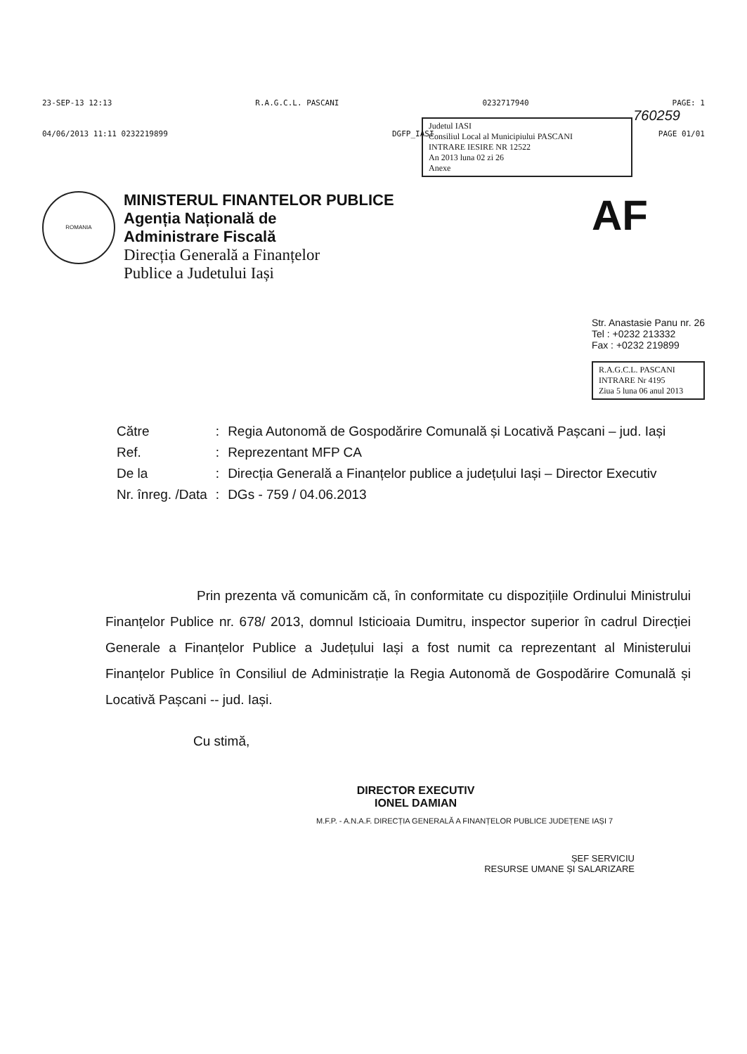23-SEP-13 12:13 R.A.G.C.L. PASCANI 0232717940 PAGE: 1
760259
04/06/2013 11:11 0232219899 DGFP_IASI PAGE 01/01
Judetul IASI
Consiliul Local al Municipiului PASCANI
INTRARE IESIRE NR 12522
An 2013 luna 02 zi 26
Anexe
ROMANIA
MINISTERUL FINANTELOR PUBLICE
Agenția Națională de
Administrare Fiscală
Direcția Generală a Finanțelor
Publice a Judetului Iași
AF
Str. Anastasie Panu nr. 26
Tel : +0232 213332
Fax : +0232 219899
R.A.G.C.L. PASCANI
INTRARE Nr 4195
Ziua 5 luna 06 anul 2013
| Către | : | Regia Autonomă de Gospodărire Comunală și Locativă Pașcani – jud. Iași |
| Ref. | : | Reprezentant MFP CA |
| De la | : | Direcția Generală a Finanțelor publice a județului Iași – Director Executiv |
| Nr. înreg. /Data | : | DGs - 759 / 04.06.2013 |
Prin prezenta vă comunicăm că, în conformitate cu dispozițiile Ordinului Ministrului Finanțelor Publice nr. 678/ 2013, domnul Isticioaia Dumitru, inspector superior în cadrul Direcției Generale a Finanțelor Publice a Județului Iași a fost numit ca reprezentant al Ministerului Finanțelor Publice în Consiliul de Administrație la Regia Autonomă de Gospodărire Comunală și Locativă Pașcani -- jud. Iași.
Cu stimă,
DIRECTOR EXECUTIV
IONEL DAMIAN
M.F.P. - A.N.A.F. DIRECȚIA GENERALĂ A FINANȚELOR PUBLICE JUDEȚENE IAȘI 7
ȘEF SERVICIU
RESURSE UMANE ȘI SALARIZARE